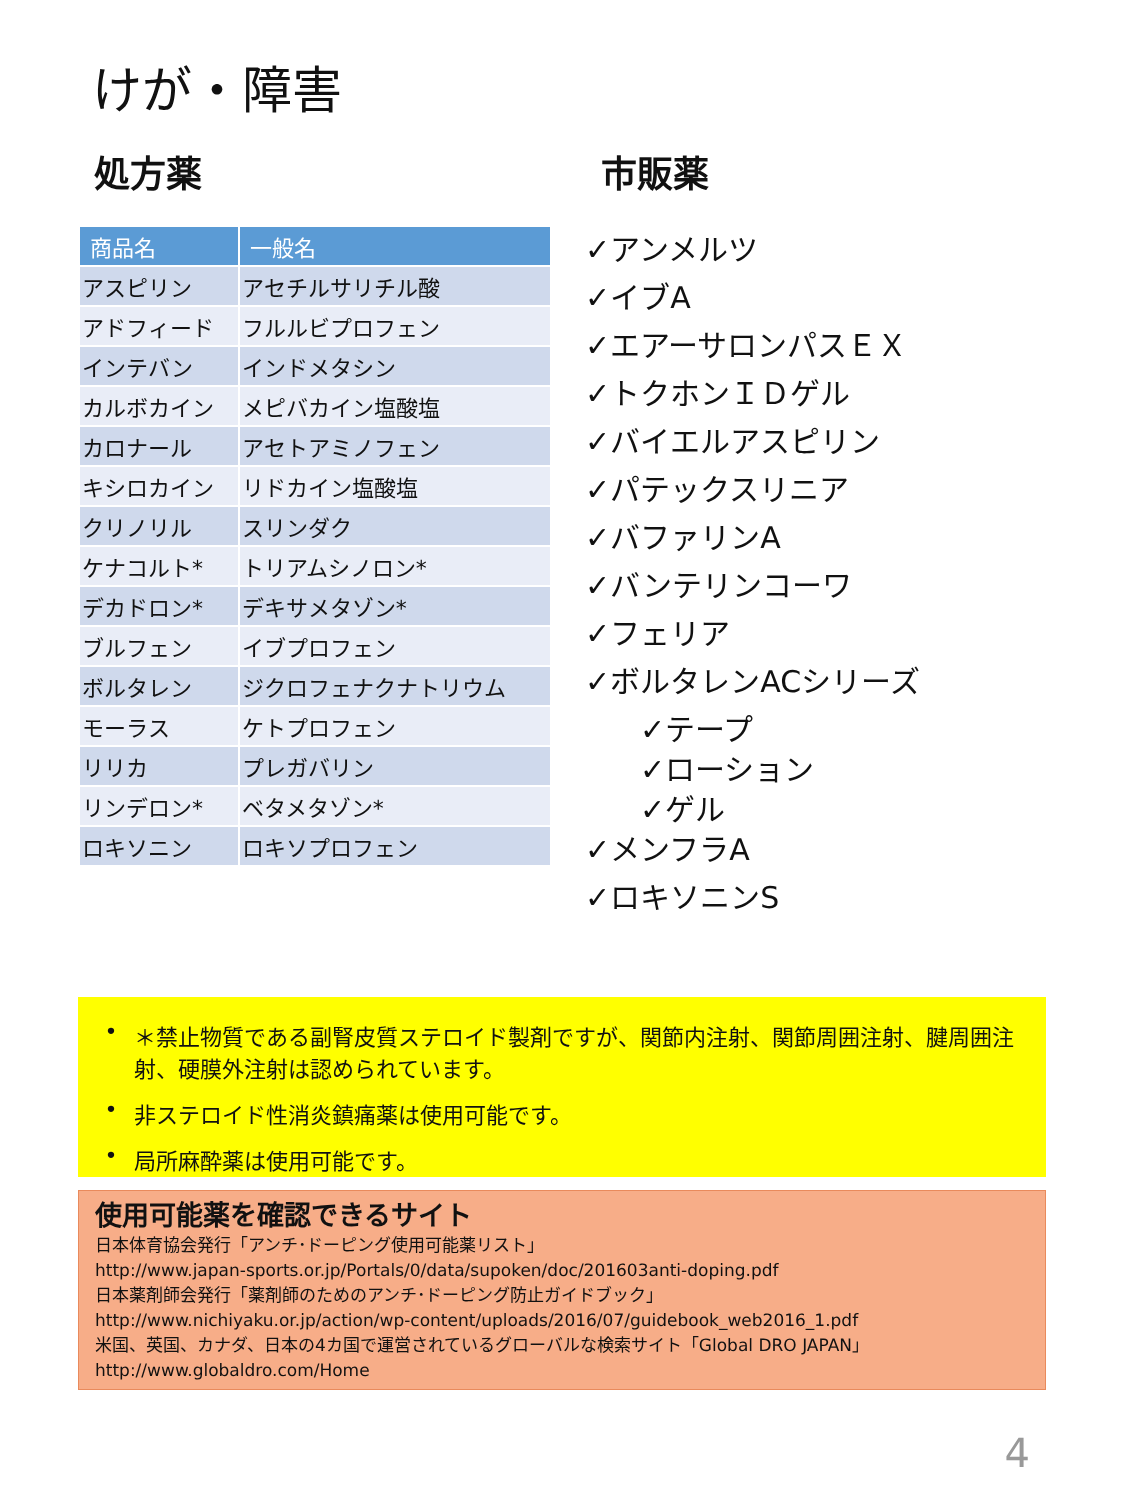けが・障害
処方薬
| 商品名 | 一般名 |
| --- | --- |
| アスピリン | アセチルサリチル酸 |
| アドフィード | フルルビプロフェン |
| インテバン | インドメタシン |
| カルボカイン | メピバカイン塩酸塩 |
| カロナール | アセトアミノフェン |
| キシロカイン | リドカイン塩酸塩 |
| クリノリル | スリンダク |
| ケナコルト* | トリアムシノロン* |
| デカドロン* | デキサメタゾン* |
| ブルフェン | イブプロフェン |
| ボルタレン | ジクロフェナクナトリウム |
| モーラス | ケトプロフェン |
| リリカ | プレガバリン |
| リンデロン* | ベタメタゾン* |
| ロキソニン | ロキソプロフェン |
市販薬
✓アンメルツ
✓イブA
✓エアーサロンパスＥＸ
✓トクホンＩＤゲル
✓バイエルアスピリン
✓パテックスリニア
✓バファリンA
✓バンテリンコーワ
✓フェリア
✓ボルタレンACシリーズ
✓テープ
✓ローション
✓ゲル
✓メンフラA
✓ロキソニンS
• ＊禁止物質である副腎皮質ステロイド製剤ですが、関節内注射、関節周囲注射、腱周囲注射、硬膜外注射は認められています。
• 非ステロイド性消炎鎮痛薬は使用可能です。
• 局所麻酔薬は使用可能です。
使用可能薬を確認できるサイト
日本体育協会発行「アンチ･ドーピング使用可能薬リスト」
http://www.japan-sports.or.jp/Portals/0/data/supoken/doc/201603anti-doping.pdf
日本薬剤師会発行「薬剤師のためのアンチ･ドーピング防止ガイドブック」
http://www.nichiyaku.or.jp/action/wp-content/uploads/2016/07/guidebook_web2016_1.pdf
米国、英国、カナダ、日本の4カ国で運営されているグローバルな検索サイト「Global DRO JAPAN」
http://www.globaldro.com/Home
4